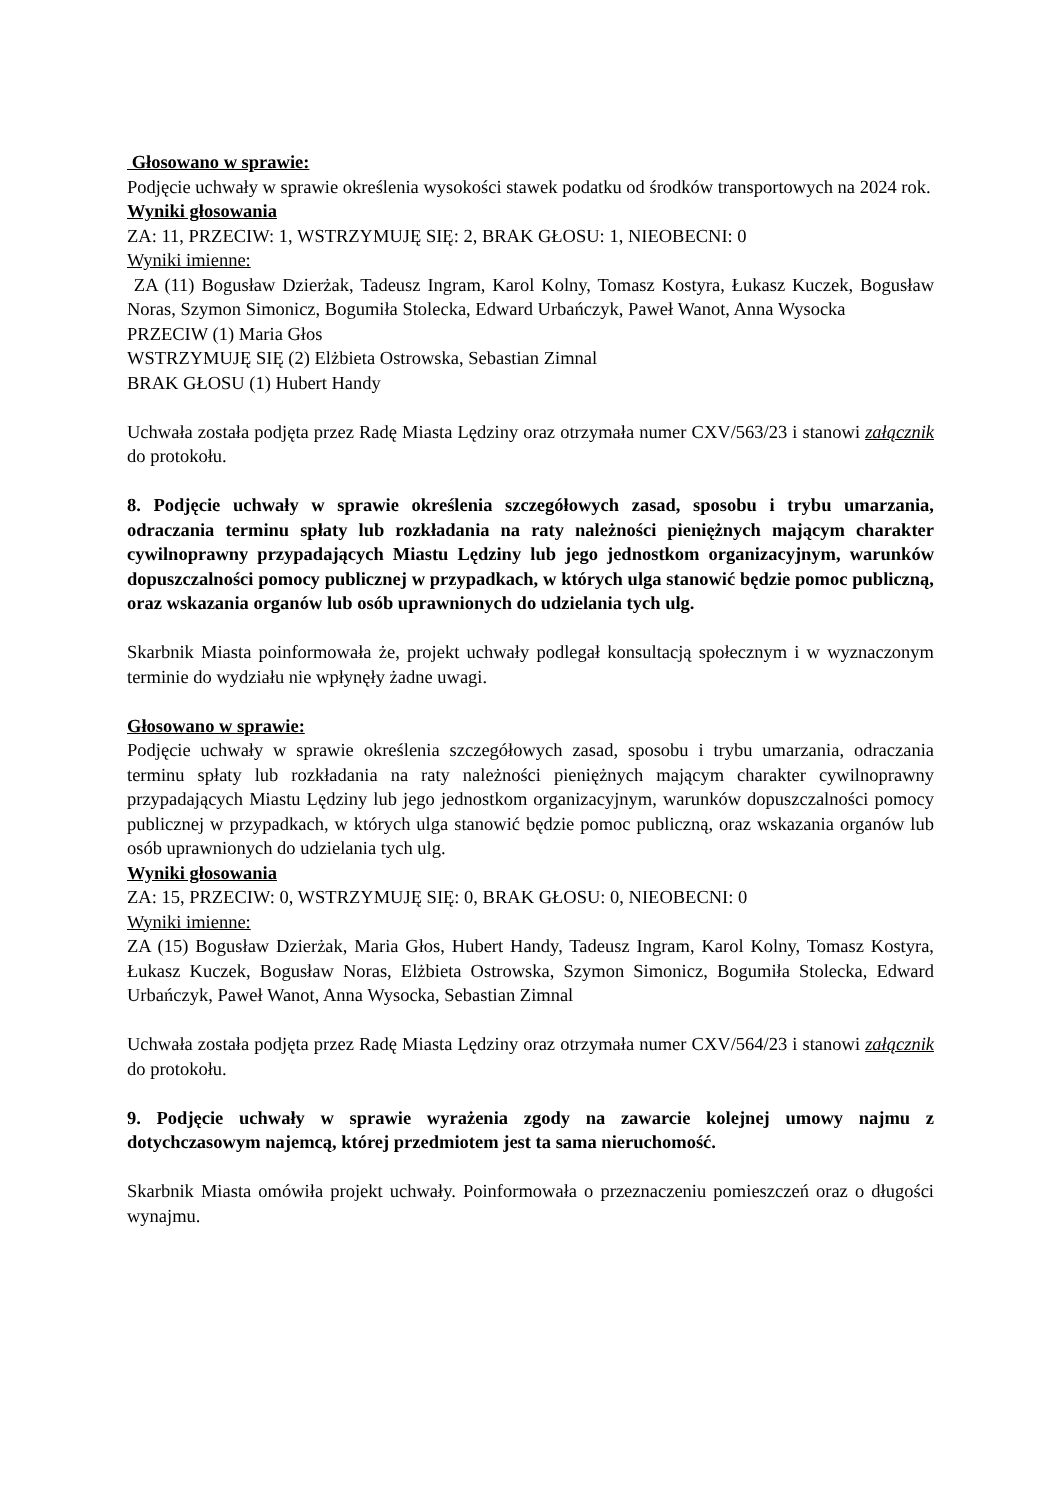Głosowano w sprawie:
Podjęcie uchwały w sprawie określenia wysokości stawek podatku od środków transportowych na 2024 rok.
Wyniki głosowania
ZA: 11, PRZECIW: 1, WSTRZYMUJĘ SIĘ: 2, BRAK GŁOSU: 1, NIEOBECNI: 0
Wyniki imienne:
ZA (11) Bogusław Dzierżak, Tadeusz Ingram, Karol Kolny, Tomasz Kostyra, Łukasz Kuczek, Bogusław Noras, Szymon Simonicz, Bogumiła Stolecka, Edward Urbańczyk, Paweł Wanot, Anna Wysocka
PRZECIW (1) Maria Głos
WSTRZYMUJĘ SIĘ (2) Elżbieta Ostrowska, Sebastian Zimnal
BRAK GŁOSU (1) Hubert Handy
Uchwała została podjęta przez Radę Miasta Lędziny oraz otrzymała numer CXV/563/23 i stanowi załącznik do protokołu.
8. Podjęcie uchwały w sprawie określenia szczegółowych zasad, sposobu i trybu umarzania, odraczania terminu spłaty lub rozkładania na raty należności pieniężnych mającym charakter cywilnoprawny przypadających Miastu Lędziny lub jego jednostkom organizacyjnym, warunków dopuszczalności pomocy publicznej w przypadkach, w których ulga stanowić będzie pomoc publiczną, oraz wskazania organów lub osób uprawnionych do udzielania tych ulg.
Skarbnik Miasta poinformowała że, projekt uchwały podlegał konsultacją społecznym i w wyznaczonym terminie do wydziału nie wpłynęły żadne uwagi.
Głosowano w sprawie:
Podjęcie uchwały w sprawie określenia szczegółowych zasad, sposobu i trybu umarzania, odraczania terminu spłaty lub rozkładania na raty należności pieniężnych mającym charakter cywilnoprawny przypadających Miastu Lędziny lub jego jednostkom organizacyjnym, warunków dopuszczalności pomocy publicznej w przypadkach, w których ulga stanowić będzie pomoc publiczną, oraz wskazania organów lub osób uprawnionych do udzielania tych ulg.
Wyniki głosowania
ZA: 15, PRZECIW: 0, WSTRZYMUJĘ SIĘ: 0, BRAK GŁOSU: 0, NIEOBECNI: 0
Wyniki imienne:
ZA (15) Bogusław Dzierżak, Maria Głos, Hubert Handy, Tadeusz Ingram, Karol Kolny, Tomasz Kostyra, Łukasz Kuczek, Bogusław Noras, Elżbieta Ostrowska, Szymon Simonicz, Bogumiła Stolecka, Edward Urbańczyk, Paweł Wanot, Anna Wysocka, Sebastian Zimnal
Uchwała została podjęta przez Radę Miasta Lędziny oraz otrzymała numer CXV/564/23 i stanowi załącznik do protokołu.
9. Podjęcie uchwały w sprawie wyrażenia zgody na zawarcie kolejnej umowy najmu z dotychczasowym najemcą, której przedmiotem jest ta sama nieruchomość.
Skarbnik Miasta omówiła projekt uchwały. Poinformowała o przeznaczeniu pomieszczeń oraz o długości wynajmu.